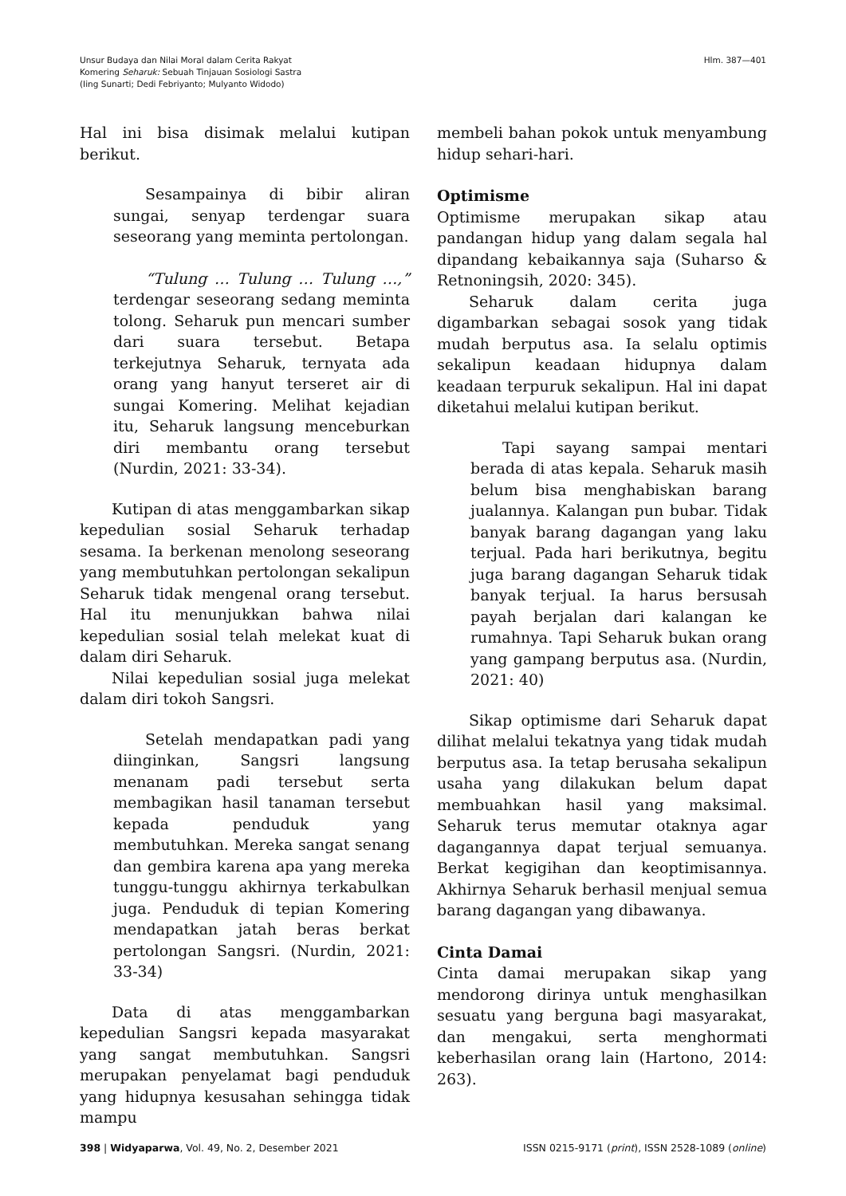Unsur Budaya dan Nilai Moral dalam Cerita Rakyat
Komering Seharuk: Sebuah Tinjauan Sosiologi Sastra
(Iing Sunarti; Dedi Febriyanto; Mulyanto Widodo)
Hlm. 387—401
Hal ini bisa disimak melalui kutipan berikut.
Sesampainya di bibir aliran sungai, senyap terdengar suara seseorang yang meminta pertolongan.
“Tulung … Tulung … Tulung …,” terdengar seseorang sedang meminta tolong. Seharuk pun mencari sumber dari suara tersebut. Betapa terkejutnya Seharuk, ternyata ada orang yang hanyut terseret air di sungai Komering. Melihat kejadian itu, Seharuk langsung menceburkan diri membantu orang tersebut (Nurdin, 2021: 33-34).
Kutipan di atas menggambarkan sikap kepedulian sosial Seharuk terhadap sesama. Ia berkenan menolong seseorang yang membutuhkan pertolongan sekalipun Seharuk tidak mengenal orang tersebut. Hal itu menunjukkan bahwa nilai kepedulian sosial telah melekat kuat di dalam diri Seharuk.
Nilai kepedulian sosial juga melekat dalam diri tokoh Sangsri.
Setelah mendapatkan padi yang diinginkan, Sangsri langsung menanam padi tersebut serta membagikan hasil tanaman tersebut kepada penduduk yang membutuhkan. Mereka sangat senang dan gembira karena apa yang mereka tunggu-tunggu akhirnya terkabulkan juga. Penduduk di tepian Komering mendapatkan jatah beras berkat pertolongan Sangsri. (Nurdin, 2021: 33-34)
Data di atas menggambarkan kepedulian Sangsri kepada masyarakat yang sangat membutuhkan. Sangsri merupakan penyelamat bagi penduduk yang hidupnya kesusahan sehingga tidak mampu
membeli bahan pokok untuk menyambung hidup sehari-hari.
Optimisme
Optimisme merupakan sikap atau pandangan hidup yang dalam segala hal dipandang kebaikannya saja (Suharso & Retnoningsih, 2020: 345).
Seharuk dalam cerita juga digambarkan sebagai sosok yang tidak mudah berputus asa. Ia selalu optimis sekalipun keadaan hidupnya dalam keadaan terpuruk sekalipun. Hal ini dapat diketahui melalui kutipan berikut.
Tapi sayang sampai mentari berada di atas kepala. Seharuk masih belum bisa menghabiskan barang jualannya. Kalangan pun bubar. Tidak banyak barang dagangan yang laku terjual. Pada hari berikutnya, begitu juga barang dagangan Seharuk tidak banyak terjual. Ia harus bersusah payah berjalan dari kalangan ke rumahnya. Tapi Seharuk bukan orang yang gampang berputus asa. (Nurdin, 2021: 40)
Sikap optimisme dari Seharuk dapat dilihat melalui tekatnya yang tidak mudah berputus asa. Ia tetap berusaha sekalipun usaha yang dilakukan belum dapat membuahkan hasil yang maksimal. Seharuk terus memutar otaknya agar dagangannya dapat terjual semuanya. Berkat kegigihan dan keoptimisannya. Akhirnya Seharuk berhasil menjual semua barang dagangan yang dibawanya.
Cinta Damai
Cinta damai merupakan sikap yang mendorong dirinya untuk menghasilkan sesuatu yang berguna bagi masyarakat, dan mengakui, serta menghormati keberhasilan orang lain (Hartono, 2014: 263).
398 | Widyaparwa, Vol. 49, No. 2, Desember 2021
ISSN 0215-9171 (print), ISSN 2528-1089 (online)